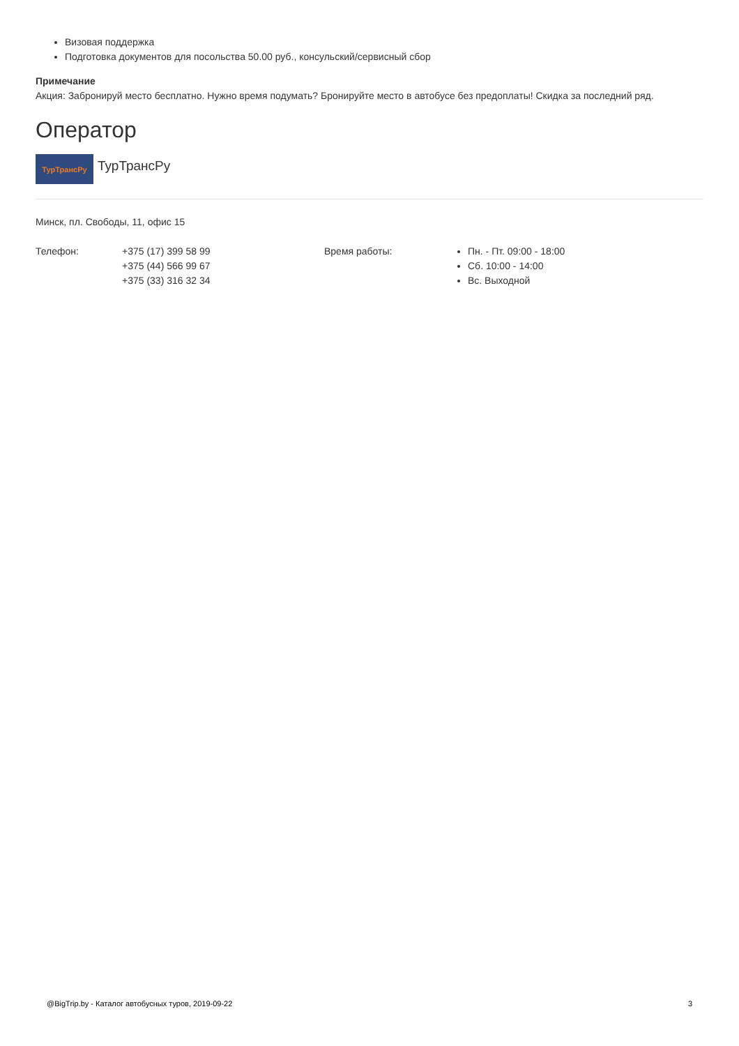Визовая поддержка
Подготовка документов для посольства 50.00 руб., консульский/сервисный сбор
Примечание
Акция: Забронируй место бесплатно. Нужно время подумать? Бронируйте место в автобусе без предоплаты! Скидка за последний ряд.
Оператор
ТурТрансРу
ТурТрансРу
Минск, пл. Свободы, 11, офис 15
Телефон: +375 (17) 399 58 99
+375 (44) 566 99 67
+375 (33) 316 32 34
Время работы:
Пн. - Пт. 09:00 - 18:00
Сб. 10:00 - 14:00
Вс. Выходной
@BigTrip.by - Каталог автобусных туров, 2019-09-22 3